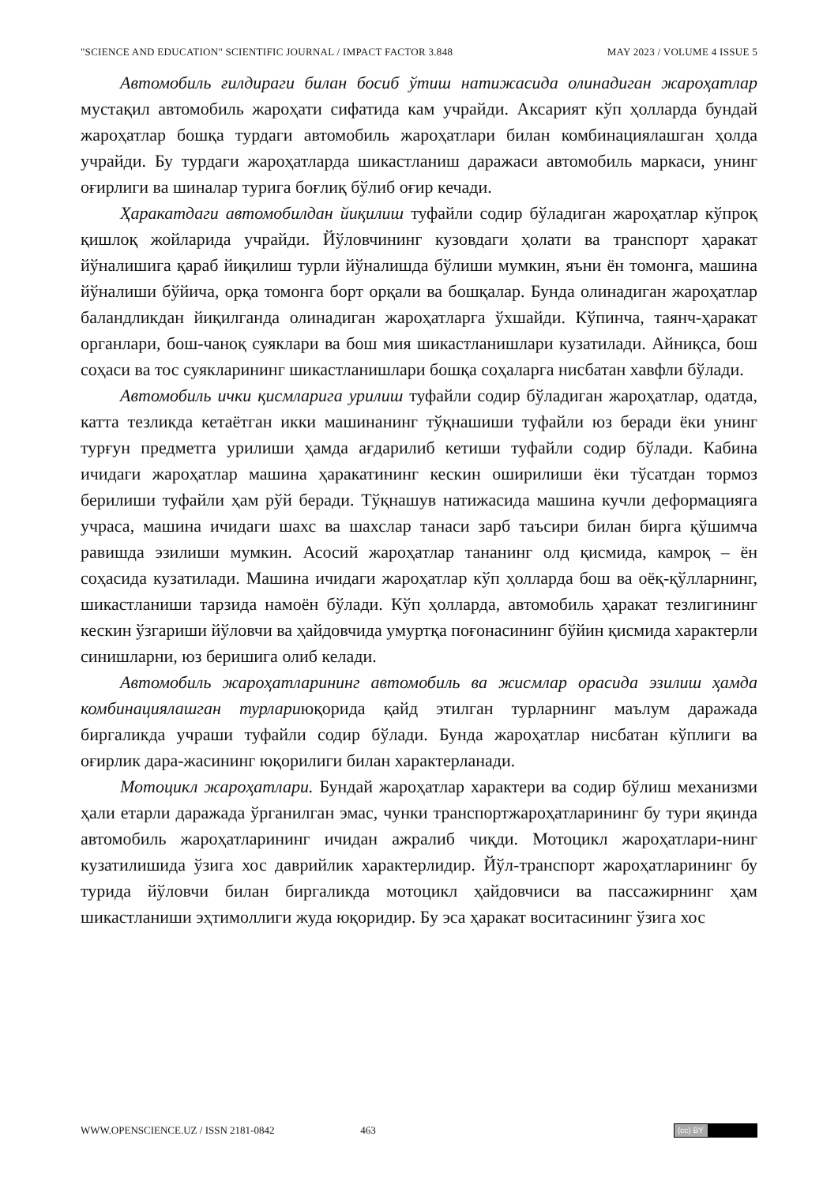"SCIENCE AND EDUCATION" SCIENTIFIC JOURNAL / IMPACT FACTOR 3.848 MAY 2023 / VOLUME 4 ISSUE 5
Автомобиль ғилдираги билан босиб ўтиш натижасида олинадиган жароҳатлар мустақил автомобиль жароҳати сифатида кам учрайди. Аксарият кўп ҳолларда бундай жароҳатлар бошқа турдаги автомобиль жароҳатлари билан комбинациялашган ҳолда учрайди. Бу турдаги жароҳатларда шикастланиш даражаси автомобиль маркаси, унинг оғирлиги ва шиналар турига боғлиқ бўлиб оғир кечади.
Ҳаракатдаги автомобилдан йиқилиш туфайли содир бўладиган жароҳатлар кўпроқ қишлоқ жойларида учрайди. Йўловчининг кузовдаги ҳолати ва транспорт ҳаракат йўналишига қараб йиқилиш турли йўналишда бўлиши мумкин, яъни ён томонга, машина йўналиши бўйича, орқа томонга борт орқали ва бошқалар. Бунда олинадиган жароҳатлар баландликдан йиқилганда олинадиган жароҳатларга ўхшайди. Кўпинча, таянч-ҳаракат органлари, бош-чаноқ суяклари ва бош мия шикастланишлари кузатилади. Айниқса, бош соҳаси ва тос суякларининг шикастланишлари бошқа соҳаларга нисбатан хавфли бўлади.
Автомобиль ички қисмларига урилиш туфайли содир бўладиган жароҳатлар, одатда, катта тезликда кетаётган икки машинанинг тўқнашиши туфайли юз беради ёки унинг турғун предметга урилиши ҳамда ағдарилиб кетиши туфайли содир бўлади. Кабина ичидаги жароҳатлар машина ҳаракатининг кескин оширилиши ёки тўсатдан тормоз берилиши туфайли ҳам рўй беради. Тўқнашув натижасида машина кучли деформацияга учраса, машина ичидаги шахс ва шахслар танаси зарб таъсири билан бирга қўшимча равишда эзилиши мумкин. Асосий жароҳатлар тананинг олд қисмида, камроқ – ён соҳасида кузатилади. Машина ичидаги жароҳатлар кўп ҳолларда бош ва оёқ-қўлларнинг, шикастланиши тарзида намоён бўлади. Кўп ҳолларда, автомобиль ҳаракат тезлигининг кескин ўзгариши йўловчи ва ҳайдовчида умуртқа поғонасининг бўйин қисмида характерли синишларни, юз беришига олиб келади.
Автомобиль жароҳатларининг автомобиль ва жисмлар орасида эзилиш ҳамда комбинациялашган турлариюқорида қайд этилган турларнинг маълум даражада биргаликда учраши туфайли содир бўлади. Бунда жароҳатлар нисбатан кўплиги ва оғирлик дара-жасининг юқорилиги билан характерланади.
Мотоцикл жароҳатлари. Бундай жароҳатлар характери ва содир бўлиш механизми ҳали етарли даражада ўрганилган эмас, чунки транспортжароҳатларининг бу тури яқинда автомобиль жароҳатларининг ичидан ажралиб чиқди. Мотоцикл жароҳатлари-нинг кузатилишида ўзига хос даврийлик характерлидир. Йўл-транспорт жароҳатларининг бу турида йўловчи билан биргаликда мотоцикл ҳайдовчиси ва пассажирнинг ҳам шикастланиши эҳтимоллиги жуда юқоридир. Бу эса ҳаракат воситасининг ўзига хос
WWW.OPENSCIENCE.UZ / ISSN 2181-0842 463
(cc) BY